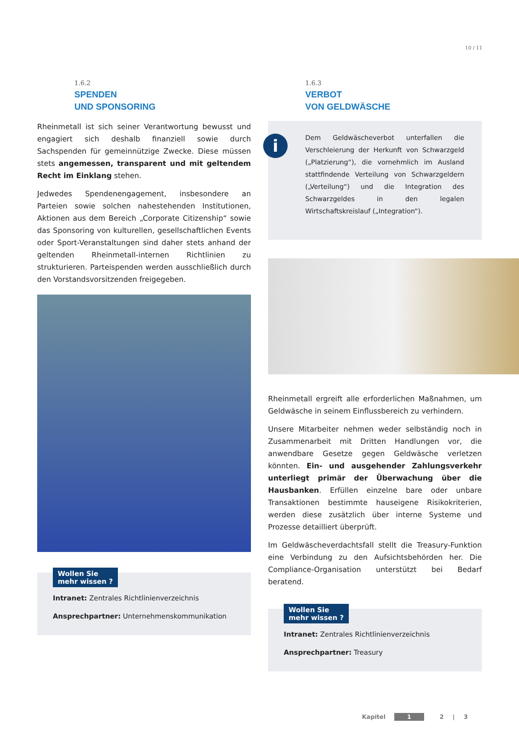10 / 11
1.6.2
SPENDEN
UND SPONSORING
Rheinmetall ist sich seiner Verantwortung bewusst und engagiert sich deshalb finanziell sowie durch Sachspenden für gemeinnützige Zwecke. Diese müssen stets angemessen, transparent und mit geltendem Recht im Einklang stehen.
Jedwedes Spendenengagement, insbesondere an Parteien sowie solchen nahestehenden Institutionen, Aktionen aus dem Bereich „Corporate Citizenship“ sowie das Sponsoring von kulturellen, gesellschaftlichen Events oder Sport-Veranstaltungen sind daher stets anhand der geltenden Rheinmetall-internen Richtlinien zu strukturieren. Parteispenden werden ausschließlich durch den Vorstandsvorsitzenden freigegeben.
Wollen Sie
mehr wissen ?
Intranet: Zentrales Richtlinienverzeichnis
Ansprechpartner: Unternehmenskommunikation
1.6.3
VERBOT
VON GELDWÄSCHE
i
Dem Geldwäscheverbot unterfallen die Verschleierung der Herkunft von Schwarzgeld („Platzierung“), die vornehmlich im Ausland stattfindende Verteilung von Schwarzgeldern („Verteilung“) und die Integration des Schwarzgeldes in den legalen Wirtschaftskreislauf („Integration“).
Rheinmetall ergreift alle erforderlichen Maßnahmen, um Geldwäsche in seinem Einflussbereich zu verhindern.
Unsere Mitarbeiter nehmen weder selbständig noch in Zusammenarbeit mit Dritten Handlungen vor, die anwendbare Gesetze gegen Geldwäsche verletzen könnten. Ein- und ausgehender Zahlungsverkehr unterliegt primär der Überwachung über die Hausbanken. Erfüllen einzelne bare oder unbare Transaktionen bestimmte hauseigene Risikokriterien, werden diese zusätzlich über interne Systeme und Prozesse detailliert überprüft.
Im Geldwäscheverdachtsfall stellt die Treasury-Funktion eine Verbindung zu den Aufsichtsbehörden her. Die Compliance-Organisation unterstützt bei Bedarf beratend.
Wollen Sie
mehr wissen ?
Intranet: Zentrales Richtlinienverzeichnis
Ansprechpartner: Treasury
Kapitel 1 2 | 3